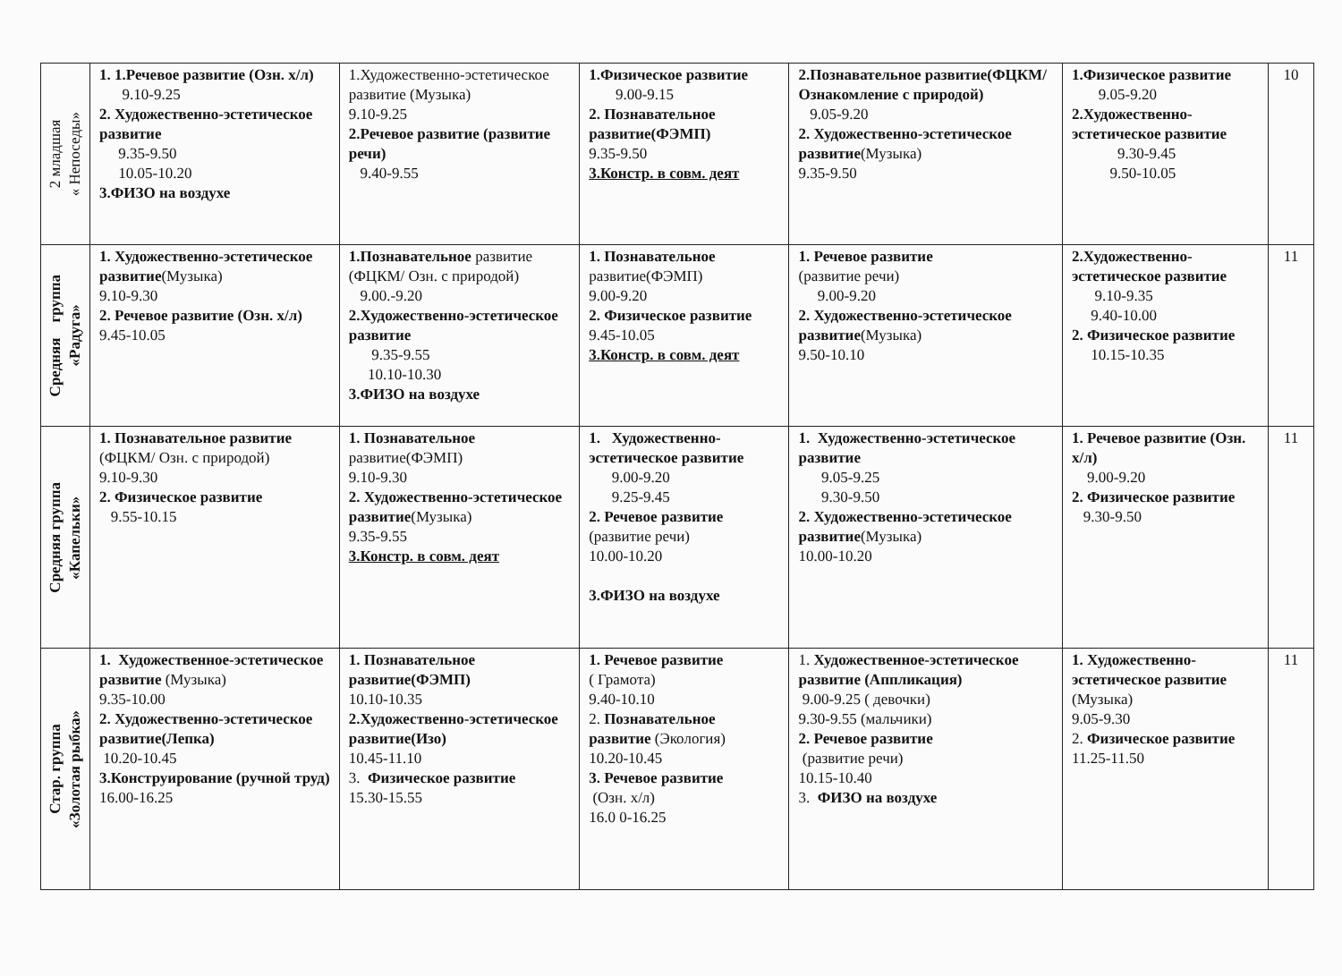| 2 младшая « Непоседы» | 1. 1.Речевое развитие (Озн. х/л) 9.10-9.25 2. Художественно-эстетическое развитие 9.35-9.50 10.05-10.20 3.ФИЗО на воздухе | 1.Художественно-эстетическое развитие (Музыка) 9.10-9.25 2.Речевое развитие (развитие речи) 9.40-9.55 | 1.Физическое развитие 9.00-9.15 2. Познавательное развитие(ФЭМП) 9.35-9.50 3.Констр. в совм. деят | 2.Познавательное развитие(ФЦКМ/ Ознакомление с природой) 9.05-9.20 2. Художественно-эстетическое развитие (Музыка) 9.35-9.50 | 1.Физическое развитие 9.05-9.20 2.Художественно-эстетическое развитие 9.30-9.45 9.50-10.05 | 10 |
| Средняя группа «Радуга» | 1. Художественно-эстетическое развитие (Музыка) 9.10-9.30 2. Речевое развитие (Озн. х/л) 9.45-10.05 | 1.Познавательное развитие (ФЦКМ/ Озн. с природой) 9.00.-9.20 2.Художественно-эстетическое развитие 9.35-9.55 10.10-10.30 3.ФИЗО на воздухе | 1. Познавательное развитие(ФЭМП) 9.00-9.20 2. Физическое развитие 9.45-10.05 3.Констр. в совм. деят | 1. Речевое развитие (развитие речи) 9.00-9.20 2. Художественно-эстетическое развитие (Музыка) 9.50-10.10 | 2.Художественно-эстетическое развитие 9.10-9.35 9.40-10.00 2. Физическое развитие 10.15-10.35 | 11 |
| Средняя группа «Капельки» | 1. Познавательное развитие (ФЦКМ/ Озн. с природой) 9.10-9.30 2. Физическое развитие 9.55-10.15 | 1. Познавательное развитие(ФЭМП) 9.10-9.30 2. Художественно-эстетическое развитие (Музыка) 9.35-9.55 3.Констр. в совм. деят | 1. Художественно-эстетическое развитие 9.00-9.20 9.25-9.45 2. Речевое развитие (развитие речи) 10.00-10.20 3.ФИЗО на воздухе | 1. Художественно-эстетическое развитие 9.05-9.25 9.30-9.50 2. Художественно-эстетическое развитие (Музыка) 10.00-10.20 | 1. Речевое развитие (Озн. х/л) 9.00-9.20 2. Физическое развитие 9.30-9.50 | 11 |
| Стар. группа «Золотая рыбка» | 1. Художественное-эстетическое развитие (Музыка) 9.35-10.00 2. Художественно-эстетическое развитие(Лепка) 10.20-10.45 3.Конструирование (ручной труд) 16.00-16.25 | 1. Познавательное развитие(ФЭМП) 10.10-10.35 2.Художественно-эстетическое развитие(Изо) 10.45-11.10 3. Физическое развитие 15.30-15.55 | 1. Речевое развитие ( Грамота) 9.40-10.10 2. Познавательное развитие (Экология) 10.20-10.45 3. Речевое развитие (Озн. х/л) 16.0 0-16.25 | 1. Художественное-эстетическое развитие (Аппликация) 9.00-9.25 ( девочки) 9.30-9.55 (мальчики) 2. Речевое развитие (развитие речи) 10.15-10.40 3. ФИЗО на воздухе | 1. Художественно-эстетическое развитие (Музыка) 9.05-9.30 2. Физическое развитие 11.25-11.50 | 11 |